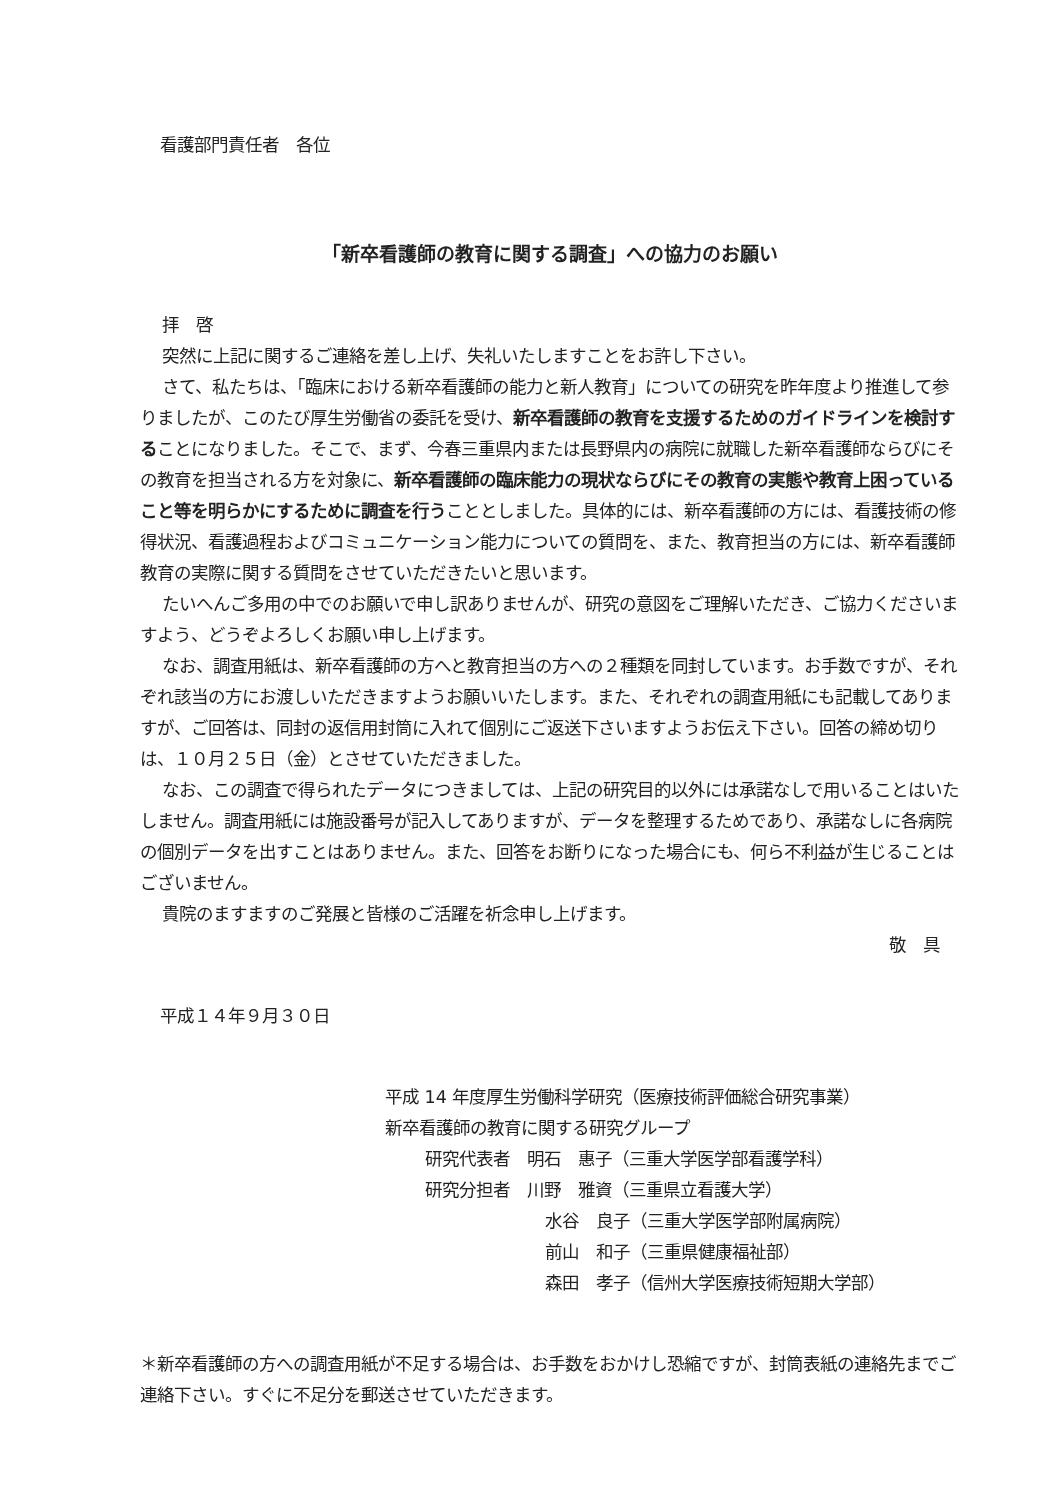看護部門責任者　各位
「新卒看護師の教育に関する調査」への協力のお願い
拝　啓
突然に上記に関するご連絡を差し上げ、失礼いたしますことをお許し下さい。
さて、私たちは、「臨床における新卒看護師の能力と新人教育」についての研究を昨年度より推進して参りましたが、このたび厚生労働省の委託を受け、新卒看護師の教育を支援するためのガイドラインを検討することになりました。そこで、まず、今春三重県内または長野県内の病院に就職した新卒看護師ならびにその教育を担当される方を対象に、新卒看護師の臨床能力の現状ならびにその教育の実態や教育上困っていること等を明らかにするために調査を行うこととしました。具体的には、新卒看護師の方には、看護技術の修得状況、看護過程およびコミュニケーション能力についての質問を、また、教育担当の方には、新卒看護師教育の実際に関する質問をさせていただきたいと思います。
たいへんご多用の中でのお願いで申し訳ありませんが、研究の意図をご理解いただき、ご協力くださいますよう、どうぞよろしくお願い申し上げます。
なお、調査用紙は、新卒看護師の方へと教育担当の方への２種類を同封しています。お手数ですが、それぞれ該当の方にお渡しいただきますようお願いいたします。また、それぞれの調査用紙にも記載してありますが、ご回答は、同封の返信用封筒に入れて個別にご返送下さいますようお伝え下さい。回答の締め切りは、１０月２５日（金）とさせていただきました。
なお、この調査で得られたデータにつきましては、上記の研究目的以外には承諾なしで用いることはいたしません。調査用紙には施設番号が記入してありますが、データを整理するためであり、承諾なしに各病院の個別データを出すことはありません。また、回答をお断りになった場合にも、何ら不利益が生じることはございません。
貴院のますますのご発展と皆様のご活躍を祈念申し上げます。
敬　具
平成１４年９月３０日
平成 14 年度厚生労働科学研究（医療技術評価総合研究事業）
新卒看護師の教育に関する研究グループ
研究代表者　明石　惠子（三重大学医学部看護学科）
研究分担者　川野　雅資（三重県立看護大学）
水谷　良子（三重大学医学部附属病院）
前山　和子（三重県健康福祉部）
森田　孝子（信州大学医療技術短期大学部）
＊新卒看護師の方への調査用紙が不足する場合は、お手数をおかけし恐縮ですが、封筒表紙の連絡先までご連絡下さい。すぐに不足分を郵送させていただきます。